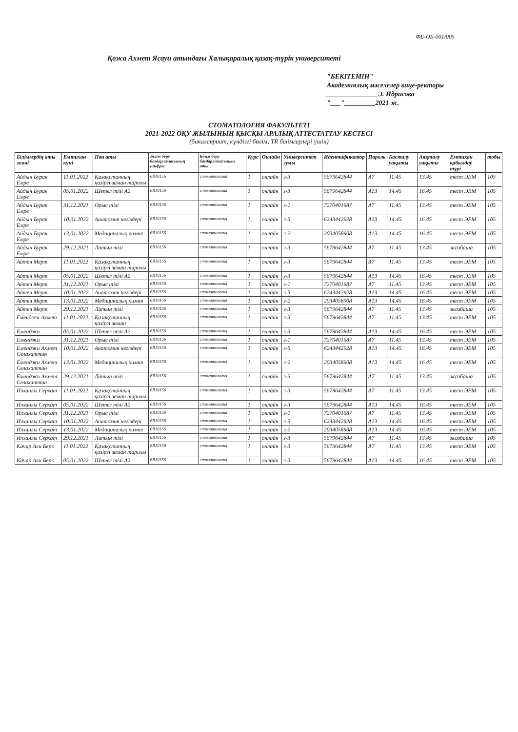ФБ-ОБ-001/005
Қожа Ахмет Ясауи атындағы Халықаралық қазақ-түрік университеті
"БЕКІТЕМІН"
Академиялық мәселелер вице-ректоры
_______________Э. Идрисова
"___"_________2021 ж.
СТОМАТОЛОГИЯ ФАКУЛЬТЕТІ
2021-2022 ОҚУ ЖЫЛЫНЫҢ ҚЫСҚЫ АРАЛЫҚ АТТЕСТАТТАУ КЕСТЕСІ
(бакалавриат, күндізгі бөлім, TR білімгерлері үшін)
| Білімгердің аты жөні | Емтихан күні | Пән аты | Білім беру бағдарламасының шифры | Білім беру бағдарламасының аты | Курс | Онлайн | Университет зумы | Идентификатор | Пароль | Басталу уақыты | Аяқталу уақыты | Емтихан қабылдау түрі | тобы |
| --- | --- | --- | --- | --- | --- | --- | --- | --- | --- | --- | --- | --- | --- |
| Айдын Бурак Емре | 11.01.2022 | Қазақстанның қазіргі заман тарихы | 6B10156 | стоматология | 1 | онлайн | з-3 | 5679642844 | A7 | 11.45 | 13.45 | тест ЭЕМ | 105 |
| Айдын Бурак Емре | 05.01.2022 | Шетел тілі А2 | 6B10156 | стоматология | 1 | онлайн | з-3 | 5679642844 | A13 | 14.45 | 16.45 | тест ЭЕМ | 105 |
| Айдын Бурак Емре | 31.12.2021 | Орыс тілі | 6B10156 | стоматология | 1 | онлайн | з-1 | 7270401687 | A7 | 11.45 | 13.45 | тест ЭЕМ | 105 |
| Айдын Бурак Емре | 10.01.2022 | Анатомия негіздері | 6B10156 | стоматология | 1 | онлайн | з-5 | 6243442928 | A13 | 14.45 | 16.45 | тест ЭЕМ | 105 |
| Айдын Бурак Емре | 13.01.2022 | Медициналық химия | 6B10156 | стоматология | 1 | онлайн | з-2 | 2034058908 | A13 | 14.45 | 16.45 | тест ЭЕМ | 105 |
| Айдын Бурак Емре | 29.12.2021 | Латын тілі | 6B10156 | стоматология | 1 | онлайн | з-3 | 5679642844 | A7 | 11.45 | 13.45 | жазбаша | 105 |
| Айтен Мерт | 11.01.2022 | Қазақстанның қазіргі заман тарихы | 6B10156 | стоматология | 1 | онлайн | з-3 | 5679642844 | A7 | 11.45 | 13.45 | тест ЭЕМ | 105 |
| Айтен Мерт | 05.01.2022 | Шетел тілі А2 | 6B10156 | стоматология | 1 | онлайн | з-3 | 5679642844 | A13 | 14.45 | 16.45 | тест ЭЕМ | 105 |
| Айтен Мерт | 31.12.2021 | Орыс тілі | 6B10156 | стоматология | 1 | онлайн | з-1 | 7270401687 | A7 | 11.45 | 13.45 | тест ЭЕМ | 105 |
| Айтен Мерт | 10.01.2022 | Анатомия негіздері | 6B10156 | стоматология | 1 | онлайн | з-5 | 6243442928 | A13 | 14.45 | 16.45 | тест ЭЕМ | 105 |
| Айтен Мерт | 13.01.2022 | Медициналық химия | 6B10156 | стоматология | 1 | онлайн | з-2 | 2034058908 | A13 | 14.45 | 16.45 | тест ЭЕМ | 105 |
| Айтен Мерт | 29.12.2021 | Латын тілі | 6B10156 | стоматология | 1 | онлайн | з-3 | 5679642844 | A7 | 11.45 | 13.45 | жазбаша | 105 |
| Ғменджи Ахмет | 11.01.2022 | Қазақстанның қазіргі заман | 6B10156 | стоматология | 1 | онлайн | з-3 | 5679642844 | A7 | 11.45 | 13.45 | тест ЭЕМ | 105 |
| Еменджи | 05.01.2022 | Шетел тілі А2 | 6B10156 | стоматология | 1 | онлайн | з-3 | 5679642844 | A13 | 14.45 | 16.45 | тест ЭЕМ | 105 |
| Еменджи | 31.12.2021 | Орыс тілі | 6B10156 | стоматология | 1 | онлайн | з-1 | 7270401687 | A7 | 11.45 | 13.45 | тест ЭЕМ | 105 |
| Еменджи Ахмет Селахаттин | 10.01.2022 | Анатомия негіздері | 6B10156 | стоматология | 1 | онлайн | з-5 | 6243442928 | A13 | 14.45 | 16.45 | тест ЭЕМ | 105 |
| Еменджи Ахмет Селахаттин | 13.01.2022 | Медициналық химия | 6B10156 | стоматология | 1 | онлайн | з-2 | 2034058908 | A13 | 14.45 | 16.45 | тест ЭЕМ | 105 |
| Еменджи Ахмет Селахаттин | 29.12.2021 | Латын тілі | 6B10156 | стоматология | 1 | онлайн | з-3 | 5679642844 | A7 | 11.45 | 13.45 | жазбаша | 105 |
| Илханлы Серхат | 11.01.2022 | Қазақстанның қазіргі заман тарихы | 6B10156 | стоматология | 1 | онлайн | з-3 | 5679642844 | A7 | 11.45 | 13.45 | тест ЭЕМ | 105 |
| Илханлы Серхат | 05.01.2022 | Шетел тілі А2 | 6B10156 | стоматология | 1 | онлайн | з-3 | 5679642844 | A13 | 14.45 | 16.45 | тест ЭЕМ | 105 |
| Илханлы Серхат | 31.12.2021 | Орыс тілі | 6B10156 | стоматология | 1 | онлайн | з-1 | 7270401687 | A7 | 11.45 | 13.45 | тест ЭЕМ | 105 |
| Илханлы Серхат | 10.01.2022 | Анатомия негіздері | 6B10156 | стоматология | 1 | онлайн | з-5 | 6243442928 | A13 | 14.45 | 16.45 | тест ЭЕМ | 105 |
| Илханлы Серхат | 13.01.2022 | Медициналық химия | 6B10156 | стоматология | 1 | онлайн | з-2 | 2034058908 | A13 | 14.45 | 16.45 | тест ЭЕМ | 105 |
| Илханлы Серхат | 29.12.2021 | Латын тілі | 6B10156 | стоматология | 1 | онлайн | з-3 | 5679642844 | A7 | 11.45 | 13.45 | жазбаша | 105 |
| Качар Али Берк | 11.01.2022 | Қазақстанның қазіргі заман тарихы | 6B10156 | стоматология | 1 | онлайн | з-3 | 5679642844 | A7 | 11.45 | 13.45 | тест ЭЕМ | 105 |
| Качар Али Берк | 05.01.2022 | Шетел тілі А2 | 6B10156 | стоматология | 1 | онлайн | з-3 | 5679642844 | A13 | 14.45 | 16.45 | тест ЭЕМ | 105 |